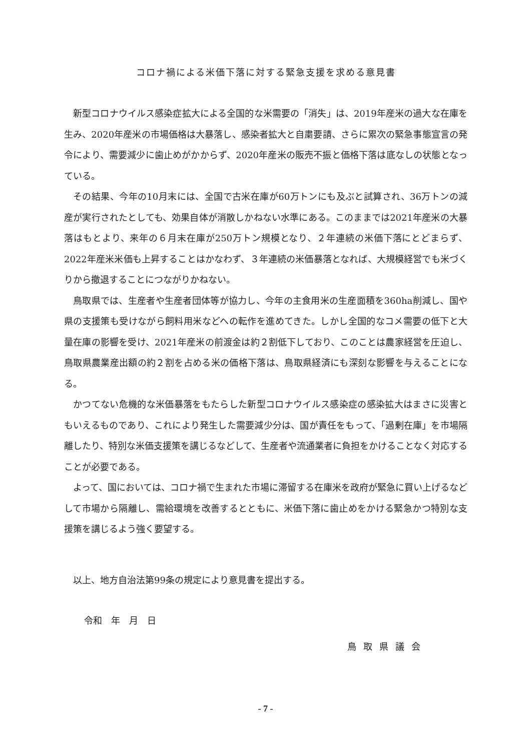コロナ禍による米価下落に対する緊急支援を求める意見書
新型コロナウイルス感染症拡大による全国的な米需要の「消失」は、2019年産米の過大な在庫を生み、2020年産米の市場価格は大暴落し、感染者拡大と自粛要請、さらに累次の緊急事態宣言の発令により、需要減少に歯止めがかからず、2020年産米の販売不振と価格下落は底なしの状態となっている。
その結果、今年の10月末には、全国で古米在庫が60万トンにも及ぶと試算され、36万トンの減産が実行されたとしても、効果自体が消散しかねない水準にある。このままでは2021年産米の大暴落はもとより、来年の６月末在庫が250万トン規模となり、２年連続の米価下落にとどまらず、2022年産米米価も上昇することはかなわず、３年連続の米価暴落となれば、大規模経営でも米づくりから撤退することにつながりかねない。
鳥取県では、生産者や生産者団体等が協力し、今年の主食用米の生産面積を360ha削減し、国や県の支援策も受けながら飼料用米などへの転作を進めてきた。しかし全国的なコメ需要の低下と大量在庫の影響を受け、2021年産米の前渡金は約２割低下しており、このことは農家経営を圧迫し、鳥取県農業産出額の約２割を占める米の価格下落は、鳥取県経済にも深刻な影響を与えることになる。
かつてない危機的な米価暴落をもたらした新型コロナウイルス感染症の感染拡大はまさに災害ともいえるものであり、これにより発生した需要減少分は、国が責任をもって、「過剰在庫」を市場隔離したり、特別な米価支援策を講じるなどして、生産者や流通業者に負担をかけることなく対応することが必要である。
よって、国においては、コロナ禍で生まれた市場に滞留する在庫米を政府が緊急に買い上げるなどして市場から隔離し、需給環境を改善するとともに、米価下落に歯止めをかける緊急かつ特別な支援策を講じるよう強く要望する。
以上、地方自治法第99条の規定により意見書を提出する。
令和　年　月　日
鳥取県議会
- 7 -